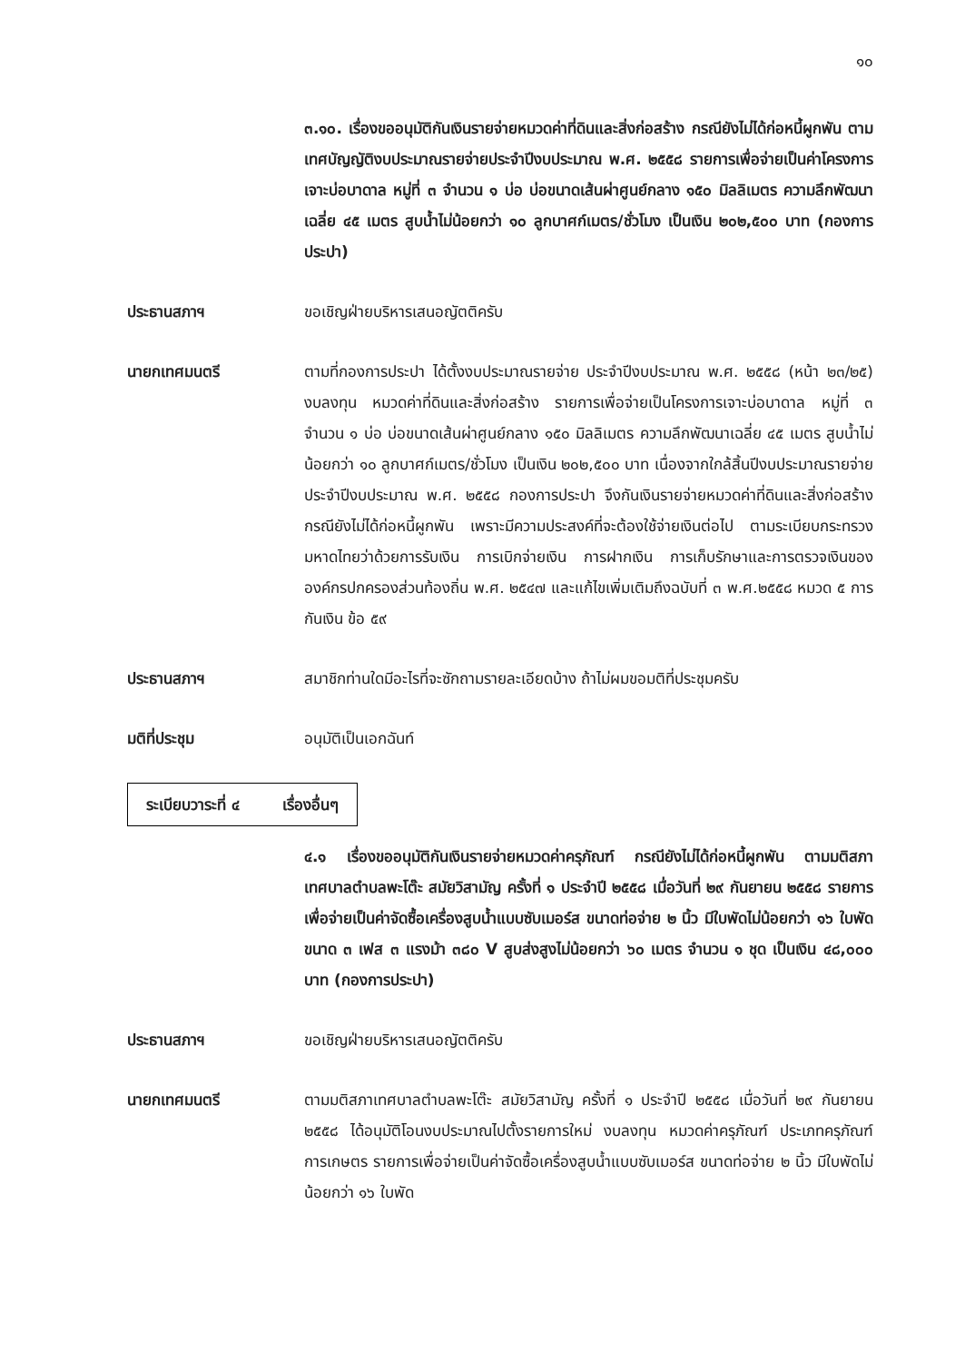๑๐
๓.๑๐. เรื่องขออนุมัติกันเงินรายจ่ายหมวดค่าที่ดินและสิ่งก่อสร้าง กรณียังไม่ได้ก่อหนี้ผูกพัน ตามเทศบัญญัติงบประมาณรายจ่ายประจำปีงบประมาณ พ.ศ. ๒๕๕๘ รายการเพื่อจ่ายเป็นค่าโครงการเจาะบ่อบาดาล หมู่ที่ ๓ จำนวน ๑ บ่อ บ่อขนาดเส้นผ่าศูนย์กลาง ๑๕๐ มิลลิเมตร ความลึกพัฒนาเฉลี่ย ๔๕ เมตร สูบน้ำไม่น้อยกว่า ๑๐ ลูกบาศก์เมตร/ชั่วโมง เป็นเงิน ๒๐๒,๕๐๐ บาท (กองการประปา)
ประธานสภาฯ ขอเชิญฝ่ายบริหารเสนอญัตติครับ
นายกเทศมนตรี ตามที่กองการประปา ได้ตั้งงบประมาณรายจ่าย ประจำปีงบประมาณ พ.ศ. ๒๕๕๘ (หน้า ๒๓/๒๕) งบลงทุน หมวดค่าที่ดินและสิ่งก่อสร้าง รายการเพื่อจ่ายเป็นโครงการเจาะบ่อบาดาล หมู่ที่ ๓ จำนวน ๑ บ่อ บ่อขนาดเส้นผ่าศูนย์กลาง ๑๕๐ มิลลิเมตร ความลึกพัฒนาเฉลี่ย ๔๕ เมตร สูบน้ำไม่น้อยกว่า ๑๐ ลูกบาศก์เมตร/ชั่วโมง เป็นเงิน ๒๐๒,๕๐๐ บาท เนื่องจากใกล้สิ้นปีงบประมาณรายจ่าย ประจำปีงบประมาณ พ.ศ. ๒๕๕๘ กองการประปา จึงกันเงินรายจ่ายหมวดค่าที่ดินและสิ่งก่อสร้าง กรณียังไม่ได้ก่อหนี้ผูกพัน เพราะมีความประสงค์ที่จะต้องใช้จ่ายเงินต่อไป ตามระเบียบกระทรวงมหาดไทยว่าด้วยการรับเงิน การเบิกจ่ายเงิน การฝากเงิน การเก็บรักษาและการตรวจเงินขององค์กรปกครองส่วนท้องถิ่น พ.ศ. ๒๕๔๗ และแก้ไขเพิ่มเติมถึงฉบับที่ ๓ พ.ศ.๒๕๕๘ หมวด ๕ การกันเงิน ข้อ ๕๙
ประธานสภาฯ สมาชิกท่านใดมีอะไรที่จะซักถามรายละเอียดบ้าง ถ้าไม่ผมขอมติที่ประชุมครับ
มติที่ประชุม อนุมัติเป็นเอกฉันท์
ระเบียบวาระที่ ๔ เรื่องอื่นๆ
๔.๑ เรื่องขออนุมัติกันเงินรายจ่ายหมวดค่าครุภัณฑ์ กรณียังไม่ได้ก่อหนี้ผูกพัน ตามมติสภาเทศบาลตำบลพะโต๊ะ สมัยวิสามัญ ครั้งที่ ๑ ประจำปี ๒๕๕๘ เมื่อวันที่ ๒๙ กันยายน ๒๕๕๘ รายการเพื่อจ่ายเป็นค่าจัดซื้อเครื่องสูบน้ำแบบซับเมอร์ส ขนาดท่อจ่าย ๒ นิ้ว มีใบพัดไม่น้อยกว่า ๑๖ ใบพัด ขนาด ๓ เฟส ๓ แรงม้า ๓๘๐ V สูบส่งสูงไม่น้อยกว่า ๖๐ เมตร จำนวน ๑ ชุด เป็นเงิน ๔๘,๐๐๐ บาท (กองการประปา)
ประธานสภาฯ ขอเชิญฝ่ายบริหารเสนอญัตติครับ
นายกเทศมนตรี ตามมติสภาเทศบาลตำบลพะโต๊ะ สมัยวิสามัญ ครั้งที่ ๑ ประจำปี ๒๕๕๘ เมื่อวันที่ ๒๙ กันยายน ๒๕๕๘ ได้อนุมัติโอนงบประมาณไปตั้งรายการใหม่ งบลงทุน หมวดค่าครุภัณฑ์ ประเภทครุภัณฑ์การเกษตร รายการเพื่อจ่ายเป็นค่าจัดซื้อเครื่องสูบน้ำแบบซับเมอร์ส ขนาดท่อจ่าย ๒ นิ้ว มีใบพัดไม่น้อยกว่า ๑๖ ใบพัด